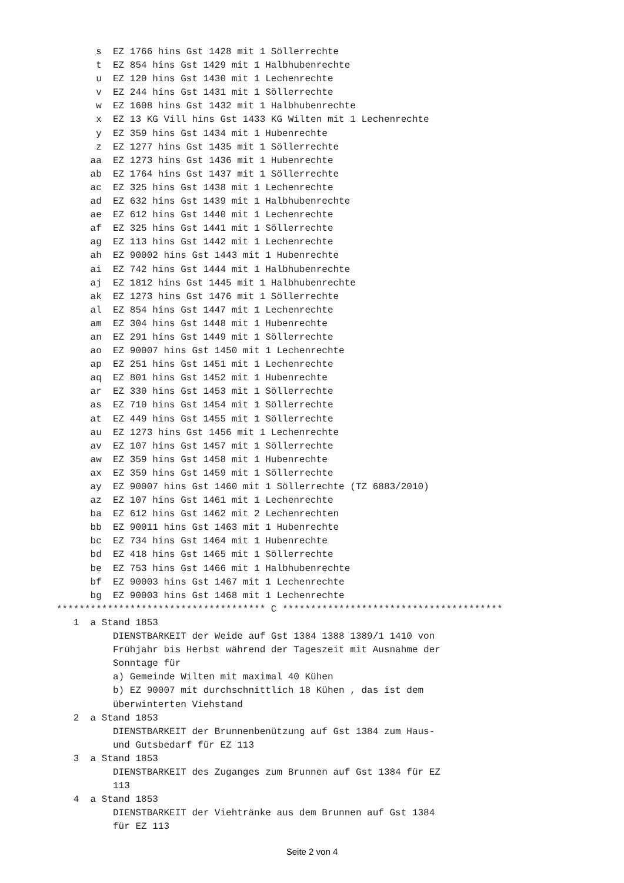s  EZ 1766 hins Gst 1428 mit 1 Söllerrechte
       t  EZ 854 hins Gst 1429 mit 1 Halbhubenrechte
       u  EZ 120 hins Gst 1430 mit 1 Lechenrechte
       v  EZ 244 hins Gst 1431 mit 1 Söllerrechte
       w  EZ 1608 hins Gst 1432 mit 1 Halbhubenrechte
       x  EZ 13 KG Vill hins Gst 1433 KG Wilten mit 1 Lechenrechte
       y  EZ 359 hins Gst 1434 mit 1 Hubenrechte
       z  EZ 1277 hins Gst 1435 mit 1 Söllerrechte
      aa  EZ 1273 hins Gst 1436 mit 1 Hubenrechte
      ab  EZ 1764 hins Gst 1437 mit 1 Söllerrechte
      ac  EZ 325 hins Gst 1438 mit 1 Lechenrechte
      ad  EZ 632 hins Gst 1439 mit 1 Halbhubenrechte
      ae  EZ 612 hins Gst 1440 mit 1 Lechenrechte
      af  EZ 325 hins Gst 1441 mit 1 Söllerrechte
      ag  EZ 113 hins Gst 1442 mit 1 Lechenrechte
      ah  EZ 90002 hins Gst 1443 mit 1 Hubenrechte
      ai  EZ 742 hins Gst 1444 mit 1 Halbhubenrechte
      aj  EZ 1812 hins Gst 1445 mit 1 Halbhubenrechte
      ak  EZ 1273 hins Gst 1476 mit 1 Söllerrechte
      al  EZ 854 hins Gst 1447 mit 1 Lechenrechte
      am  EZ 304 hins Gst 1448 mit 1 Hubenrechte
      an  EZ 291 hins Gst 1449 mit 1 Söllerrechte
      ao  EZ 90007 hins Gst 1450 mit 1 Lechenrechte
      ap  EZ 251 hins Gst 1451 mit 1 Lechenrechte
      aq  EZ 801 hins Gst 1452 mit 1 Hubenrechte
      ar  EZ 330 hins Gst 1453 mit 1 Söllerrechte
      as  EZ 710 hins Gst 1454 mit 1 Söllerrechte
      at  EZ 449 hins Gst 1455 mit 1 Söllerrechte
      au  EZ 1273 hins Gst 1456 mit 1 Lechenrechte
      av  EZ 107 hins Gst 1457 mit 1 Söllerrechte
      aw  EZ 359 hins Gst 1458 mit 1 Hubenrechte
      ax  EZ 359 hins Gst 1459 mit 1 Söllerrechte
      ay  EZ 90007 hins Gst 1460 mit 1 Söllerrechte (TZ 6883/2010)
      az  EZ 107 hins Gst 1461 mit 1 Lechenrechte
      ba  EZ 612 hins Gst 1462 mit 2 Lechenrechten
      bb  EZ 90011 hins Gst 1463 mit 1 Hubenrechte
      bc  EZ 734 hins Gst 1464 mit 1 Hubenrechte
      bd  EZ 418 hins Gst 1465 mit 1 Söllerrechte
      be  EZ 753 hins Gst 1466 mit 1 Halbhubenrechte
      bf  EZ 90003 hins Gst 1467 mit 1 Lechenrechte
      bg  EZ 90003 hins Gst 1468 mit 1 Lechenrechte
************************************* C ***************************************
   1  a Stand 1853
          DIENSTBARKEIT der Weide auf Gst 1384 1388 1389/1 1410 von
          Frühjahr bis Herbst während der Tageszeit mit Ausnahme der
          Sonntage für
          a) Gemeinde Wilten mit maximal 40 Kühen
          b) EZ 90007 mit durchschnittlich 18 Kühen , das ist dem
          überwinterten Viehstand
   2  a Stand 1853
          DIENSTBARKEIT der Brunnenbenützung auf Gst 1384 zum Haus-
          und Gutsbedarf für EZ 113
   3  a Stand 1853
          DIENSTBARKEIT des Zuganges zum Brunnen auf Gst 1384 für EZ
          113
   4  a Stand 1853
          DIENSTBARKEIT der Viehtränke aus dem Brunnen auf Gst 1384
          für EZ 113
Seite 2 von 4